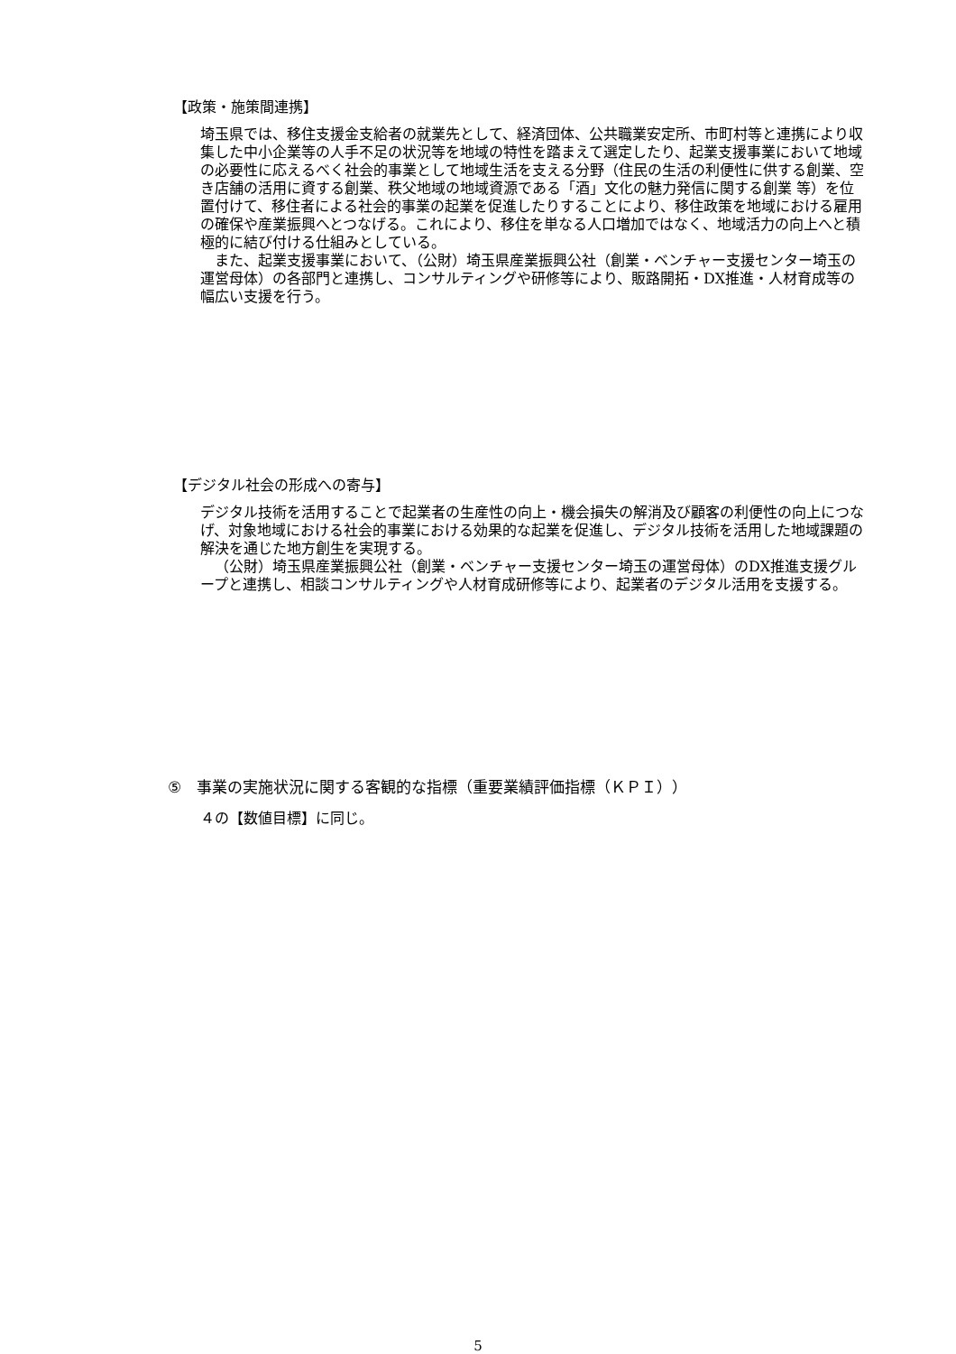【政策・施策間連携】
埼玉県では、移住支援金支給者の就業先として、経済団体、公共職業安定所、市町村等と連携により収集した中小企業等の人手不足の状況等を地域の特性を踏まえて選定したり、起業支援事業において地域の必要性に応えるべく社会的事業として地域生活を支える分野（住民の生活の利便性に供する創業、空き店舗の活用に資する創業、秩父地域の地域資源である「酒」文化の魅力発信に関する創業 等）を位置付けて、移住者による社会的事業の起業を促進したりすることにより、移住政策を地域における雇用の確保や産業振興へとつなげる。これにより、移住を単なる人口増加ではなく、地域活力の向上へと積極的に結び付ける仕組みとしている。
また、起業支援事業において、（公財）埼玉県産業振興公社（創業・ベンチャー支援センター埼玉の運営母体）の各部門と連携し、コンサルティングや研修等により、販路開拓・DX推進・人材育成等の幅広い支援を行う。
【デジタル社会の形成への寄与】
デジタル技術を活用することで起業者の生産性の向上・機会損失の解消及び顧客の利便性の向上につなげ、対象地域における社会的事業における効果的な起業を促進し、デジタル技術を活用した地域課題の解決を通じた地方創生を実現する。
（公財）埼玉県産業振興公社（創業・ベンチャー支援センター埼玉の運営母体）のDX推進支援グループと連携し、相談コンサルティングや人材育成研修等により、起業者のデジタル活用を支援する。
⑤　事業の実施状況に関する客観的な指標（重要業績評価指標（ＫＰＩ））
４の【数値目標】に同じ。
5